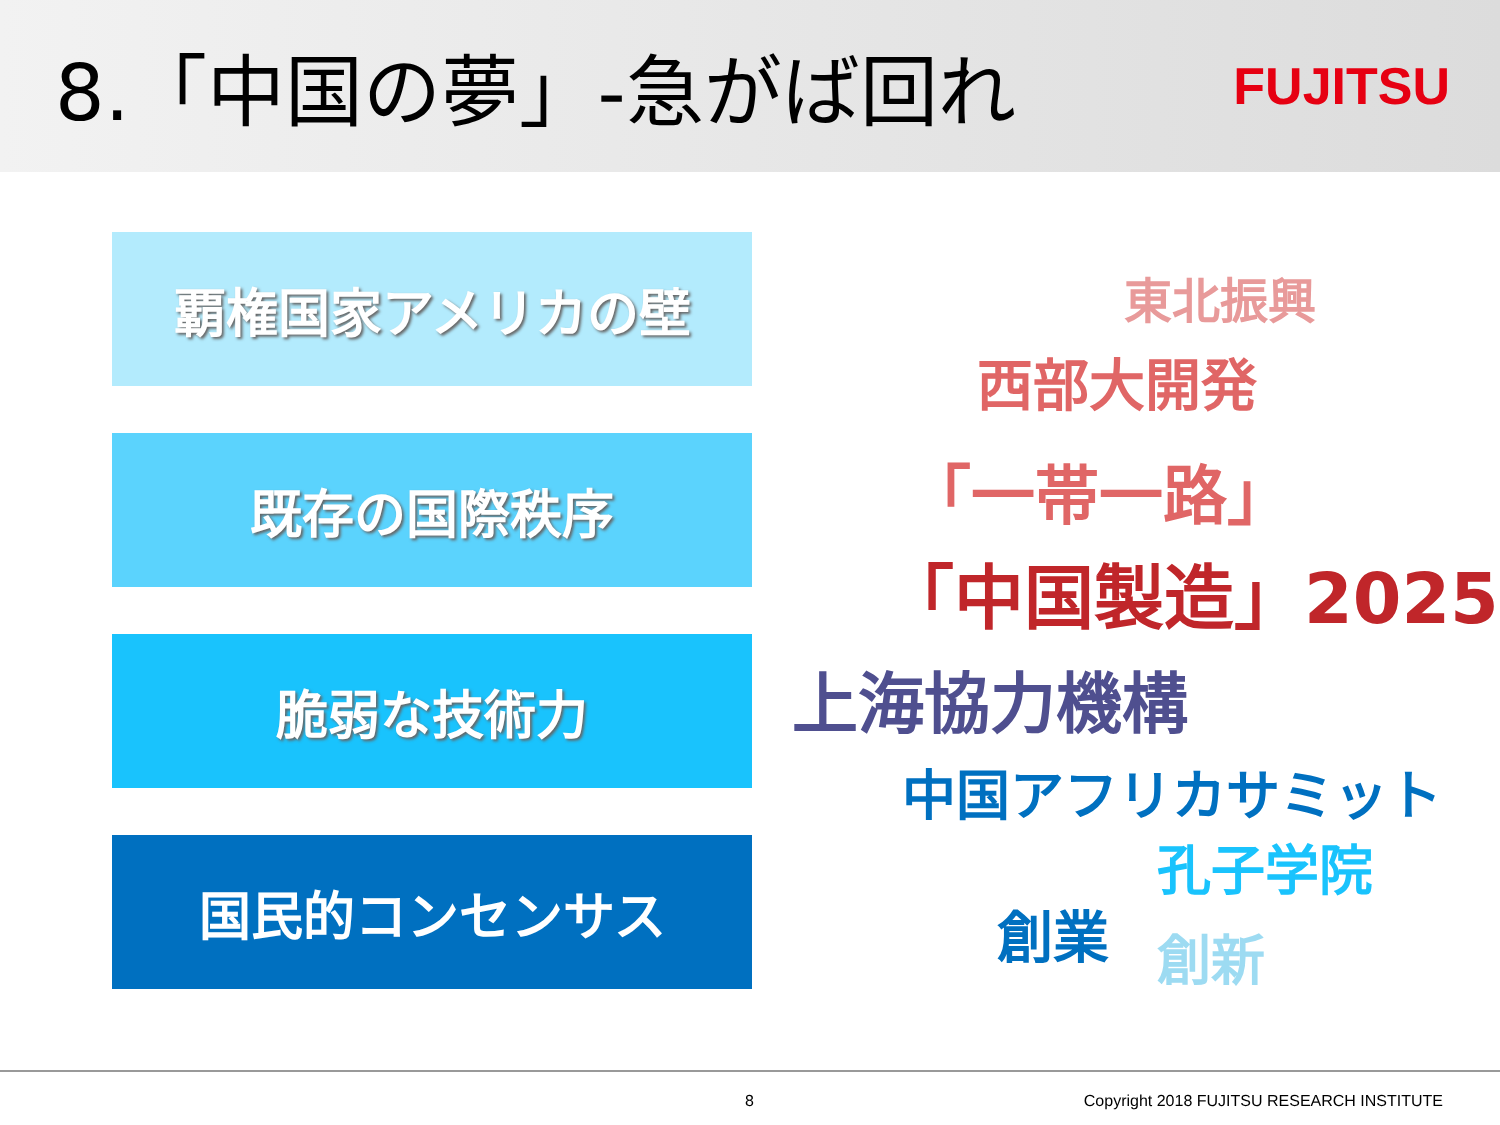8.「中国の夢」-急がば回れ
FUJITSU
覇権国家アメリカの壁
既存の国際秩序
脆弱な技術力
国民的コンセンサス
東北振興
西部大開発
「一帯一路」
「中国製造」2025
上海協力機構
中国アフリカサミット
孔子学院
創業 創新
8 Copyright 2018 FUJITSU RESEARCH INSTITUTE